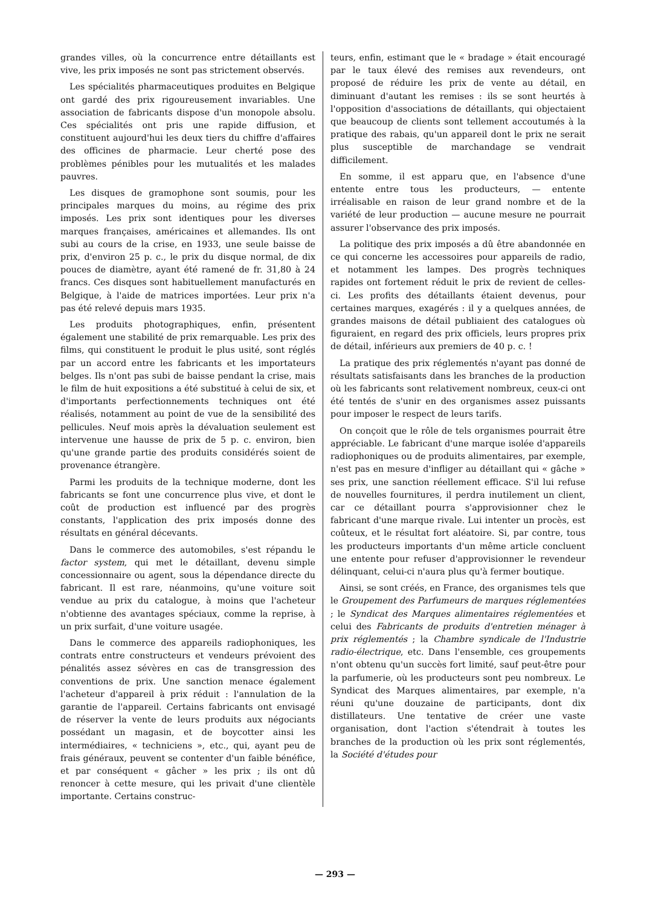grandes villes, où la concurrence entre détaillants est vive, les prix imposés ne sont pas strictement observés.
Les spécialités pharmaceutiques produites en Belgique ont gardé des prix rigoureusement invariables. Une association de fabricants dispose d'un monopole absolu. Ces spécialités ont pris une rapide diffusion, et constituent aujourd'hui les deux tiers du chiffre d'affaires des officines de pharmacie. Leur cherté pose des problèmes pénibles pour les mutualités et les malades pauvres.
Les disques de gramophone sont soumis, pour les principales marques du moins, au régime des prix imposés. Les prix sont identiques pour les diverses marques françaises, américaines et allemandes. Ils ont subi au cours de la crise, en 1933, une seule baisse de prix, d'environ 25 p. c., le prix du disque normal, de dix pouces de diamètre, ayant été ramené de fr. 31,80 à 24 francs. Ces disques sont habituellement manufacturés en Belgique, à l'aide de matrices importées. Leur prix n'a pas été relevé depuis mars 1935.
Les produits photographiques, enfin, présentent également une stabilité de prix remarquable. Les prix des films, qui constituent le produit le plus usité, sont réglés par un accord entre les fabricants et les importateurs belges. Ils n'ont pas subi de baisse pendant la crise, mais le film de huit expositions a été substitué à celui de six, et d'importants perfectionnements techniques ont été réalisés, notamment au point de vue de la sensibilité des pellicules. Neuf mois après la dévaluation seulement est intervenue une hausse de prix de 5 p. c. environ, bien qu'une grande partie des produits considérés soient de provenance étrangère.
Parmi les produits de la technique moderne, dont les fabricants se font une concurrence plus vive, et dont le coût de production est influencé par des progrès constants, l'application des prix imposés donne des résultats en général décevants.
Dans le commerce des automobiles, s'est répandu le factor system, qui met le détaillant, devenu simple concessionnaire ou agent, sous la dépendance directe du fabricant. Il est rare, néanmoins, qu'une voiture soit vendue au prix du catalogue, à moins que l'acheteur n'obtienne des avantages spéciaux, comme la reprise, à un prix surfait, d'une voiture usagée.
Dans le commerce des appareils radiophoniques, les contrats entre constructeurs et vendeurs prévoient des pénalités assez sévères en cas de transgression des conventions de prix. Une sanction menace également l'acheteur d'appareil à prix réduit : l'annulation de la garantie de l'appareil. Certains fabricants ont envisagé de réserver la vente de leurs produits aux négociants possédant un magasin, et de boycotter ainsi les intermédiaires, « techniciens », etc., qui, ayant peu de frais généraux, peuvent se contenter d'un faible bénéfice, et par conséquent « gâcher » les prix ; ils ont dû renoncer à cette mesure, qui les privait d'une clientèle importante. Certains construc-
teurs, enfin, estimant que le « bradage » était encouragé par le taux élevé des remises aux revendeurs, ont proposé de réduire les prix de vente au détail, en diminuant d'autant les remises : ils se sont heurtés à l'opposition d'associations de détaillants, qui objectaient que beaucoup de clients sont tellement accoutumés à la pratique des rabais, qu'un appareil dont le prix ne serait plus susceptible de marchandage se vendrait difficilement.
En somme, il est apparu que, en l'absence d'une entente entre tous les producteurs, — entente irréalisable en raison de leur grand nombre et de la variété de leur production — aucune mesure ne pourrait assurer l'observance des prix imposés.
La politique des prix imposés a dû être abandonnée en ce qui concerne les accessoires pour appareils de radio, et notamment les lampes. Des progrès techniques rapides ont fortement réduit le prix de revient de celles-ci. Les profits des détaillants étaient devenus, pour certaines marques, exagérés : il y a quelques années, de grandes maisons de détail publiaient des catalogues où figuraient, en regard des prix officiels, leurs propres prix de détail, inférieurs aux premiers de 40 p. c. !
La pratique des prix réglementés n'ayant pas donné de résultats satisfaisants dans les branches de la production où les fabricants sont relativement nombreux, ceux-ci ont été tentés de s'unir en des organismes assez puissants pour imposer le respect de leurs tarifs.
On conçoit que le rôle de tels organismes pourrait être appréciable. Le fabricant d'une marque isolée d'appareils radiophoniques ou de produits alimentaires, par exemple, n'est pas en mesure d'infliger au détaillant qui « gâche » ses prix, une sanction réellement efficace. S'il lui refuse de nouvelles fournitures, il perdra inutilement un client, car ce détaillant pourra s'approvisionner chez le fabricant d'une marque rivale. Lui intenter un procès, est coûteux, et le résultat fort aléatoire. Si, par contre, tous les producteurs importants d'un même article concluent une entente pour refuser d'approvisionner le revendeur délinquant, celui-ci n'aura plus qu'à fermer boutique.
Ainsi, se sont créés, en France, des organismes tels que le Groupement des Parfumeurs de marques réglementées ; le Syndicat des Marques alimentaires réglementées et celui des Fabricants de produits d'entretien ménager à prix réglementés ; la Chambre syndicale de l'Industrie radio-électrique, etc. Dans l'ensemble, ces groupements n'ont obtenu qu'un succès fort limité, sauf peut-être pour la parfumerie, où les producteurs sont peu nombreux. Le Syndicat des Marques alimentaires, par exemple, n'a réuni qu'une douzaine de participants, dont dix distillateurs. Une tentative de créer une vaste organisation, dont l'action s'étendrait à toutes les branches de la production où les prix sont réglementés, la Société d'études pour
— 293 —